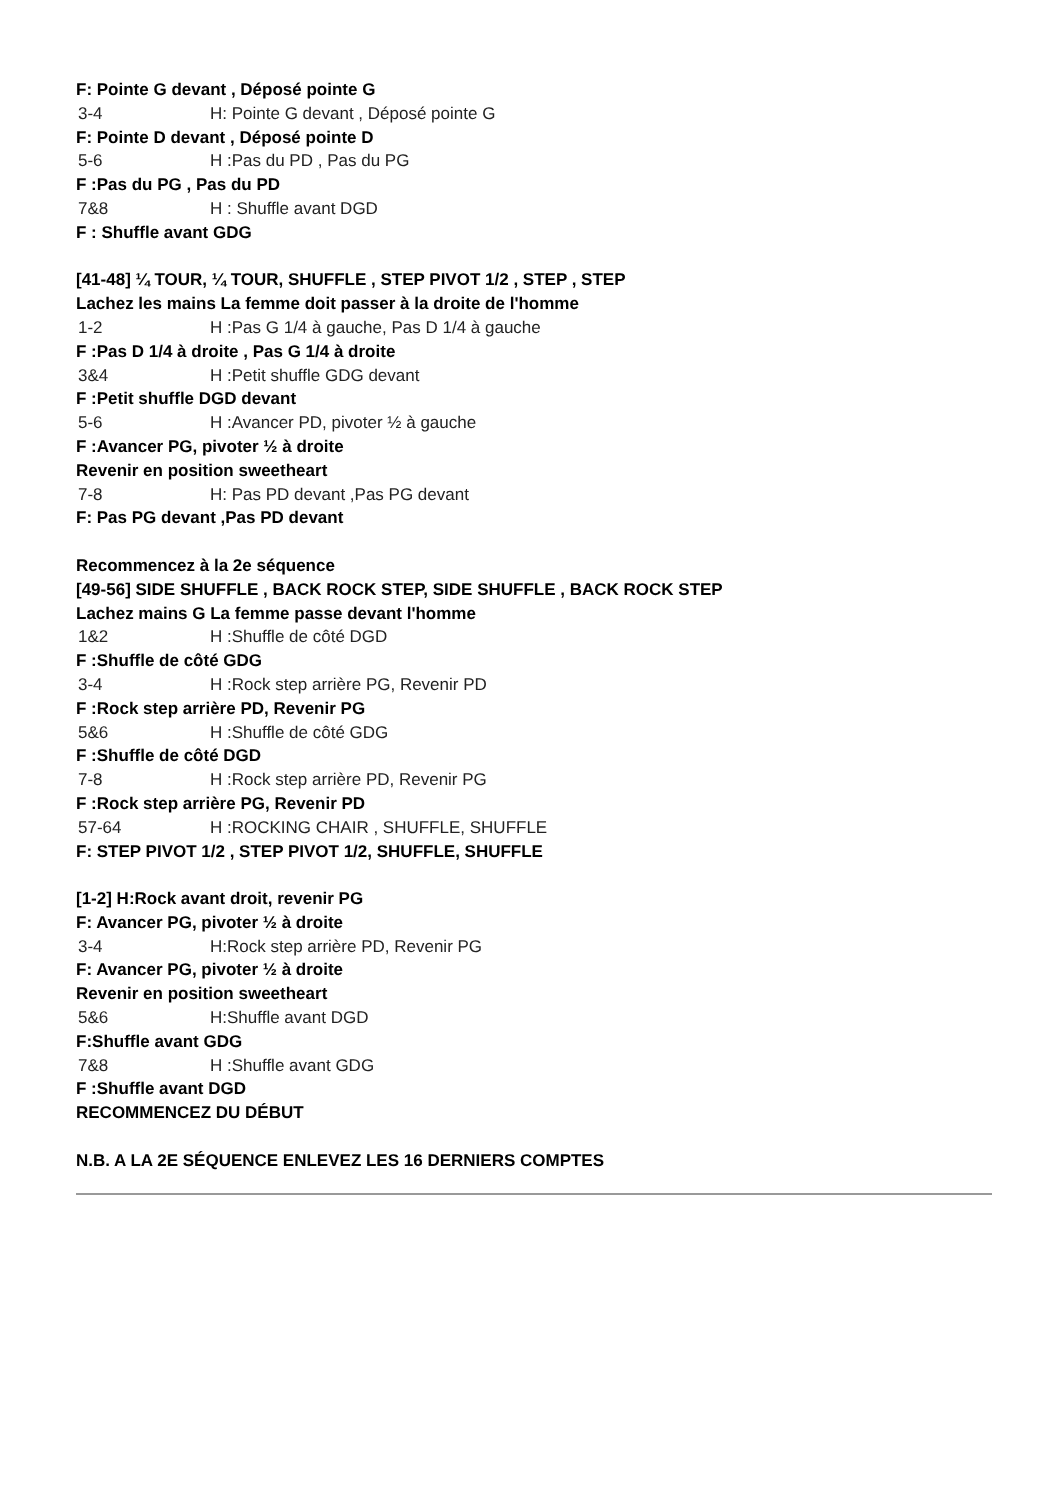F: Pointe G devant , Déposé pointe G
3-4 H: Pointe G devant , Déposé pointe G
F: Pointe D devant , Déposé pointe D
5-6 H :Pas du PD , Pas du PG
F :Pas du PG , Pas du PD
7&8 H : Shuffle avant DGD
F : Shuffle avant GDG
[41-48] ¼ TOUR, ¼ TOUR, SHUFFLE , STEP PIVOT 1/2 , STEP , STEP
Lachez les mains La femme doit passer à la droite de l'homme
1-2 H :Pas G 1/4 à gauche, Pas D 1/4 à gauche
F :Pas D 1/4 à droite , Pas G 1/4 à droite
3&4 H :Petit shuffle GDG devant
F :Petit shuffle DGD devant
5-6 H :Avancer PD, pivoter ½ à gauche
F :Avancer PG, pivoter ½ à droite
Revenir en position sweetheart
7-8 H: Pas PD devant ,Pas PG devant
F: Pas PG devant ,Pas PD devant
Recommencez à la 2e séquence
[49-56] SIDE SHUFFLE , BACK ROCK STEP, SIDE SHUFFLE , BACK ROCK STEP
Lachez mains G La femme passe devant l'homme
1&2 H :Shuffle de côté DGD
F :Shuffle de côté GDG
3-4 H :Rock step arrière PG, Revenir PD
F :Rock step arrière PD, Revenir PG
5&6 H :Shuffle de côté GDG
F :Shuffle de côté DGD
7-8 H :Rock step arrière PD, Revenir PG
F :Rock step arrière PG, Revenir PD
57-64 H :ROCKING CHAIR , SHUFFLE, SHUFFLE
F: STEP PIVOT 1/2 , STEP PIVOT 1/2, SHUFFLE, SHUFFLE
[1-2] H:Rock avant droit, revenir PG
F: Avancer PG, pivoter ½ à droite
3-4 H:Rock step arrière PD, Revenir PG
F: Avancer PG, pivoter ½ à droite
Revenir en position sweetheart
5&6 H:Shuffle avant DGD
F:Shuffle avant GDG
7&8 H :Shuffle avant GDG
F :Shuffle avant DGD
RECOMMENCEZ DU DÉBUT
N.B. A LA 2E SÉQUENCE ENLEVEZ LES 16 DERNIERS COMPTES